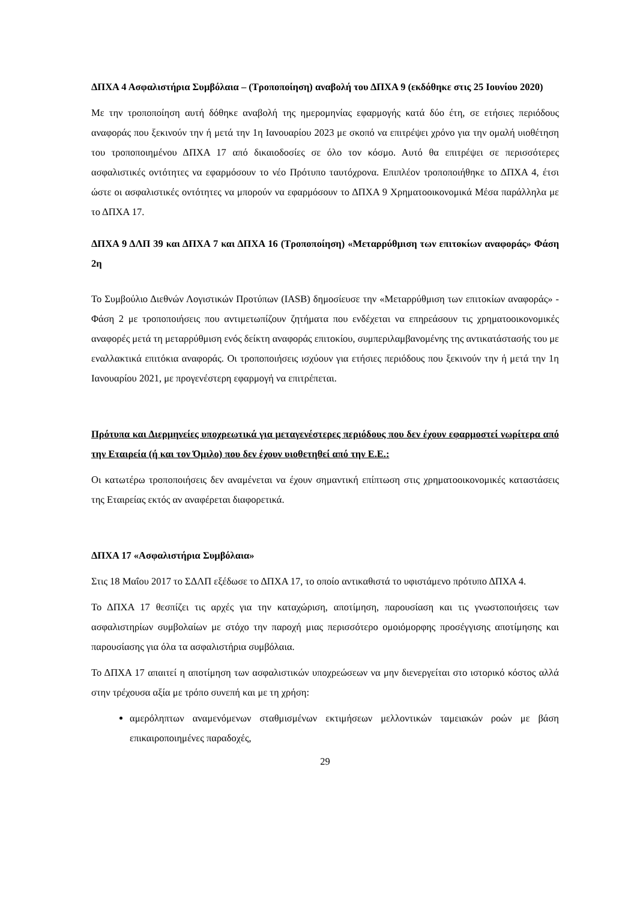ΔΠΧΑ 4 Ασφαλιστήρια Συμβόλαια – (Τροποποίηση) αναβολή του ΔΠΧΑ 9 (εκδόθηκε στις 25 Ιουνίου 2020)
Με την τροποποίηση αυτή δόθηκε αναβολή της ημερομηνίας εφαρμογής κατά δύο έτη, σε ετήσιες περιόδους αναφοράς που ξεκινούν την ή μετά την 1η Ιανουαρίου 2023 με σκοπό να επιτρέψει χρόνο για την ομαλή υιοθέτηση του τροποποιημένου ΔΠΧΑ 17 από δικαιοδοσίες σε όλο τον κόσμο. Αυτό θα επιτρέψει σε περισσότερες ασφαλιστικές οντότητες να εφαρμόσουν το νέο Πρότυπο ταυτόχρονα. Επιπλέον τροποποιήθηκε το ΔΠΧΑ 4, έτσι ώστε οι ασφαλιστικές οντότητες να μπορούν να εφαρμόσουν το ΔΠΧΑ 9 Χρηματοοικονομικά Μέσα παράλληλα με το ΔΠΧΑ 17.
ΔΠΧΑ 9 ΔΛΠ 39 και ΔΠΧΑ 7 και ΔΠΧΑ 16 (Τροποποίηση) «Μεταρρύθμιση των επιτοκίων αναφοράς» Φάση 2η
Το Συμβούλιο Διεθνών Λογιστικών Προτύπων (IASB) δημοσίευσε την «Μεταρρύθμιση των επιτοκίων αναφοράς» - Φάση 2 με τροποποιήσεις που αντιμετωπίζουν ζητήματα που ενδέχεται να επηρεάσουν τις χρηματοοικονομικές αναφορές μετά τη μεταρρύθμιση ενός δείκτη αναφοράς επιτοκίου, συμπεριλαμβανομένης της αντικατάστασής του με εναλλακτικά επιτόκια αναφοράς. Οι τροποποιήσεις ισχύουν για ετήσιες περιόδους που ξεκινούν την ή μετά την 1η Ιανουαρίου 2021, με προγενέστερη εφαρμογή να επιτρέπεται.
Πρότυπα και Διερμηνείες υποχρεωτικά για μεταγενέστερες περιόδους που δεν έχουν εφαρμοστεί νωρίτερα από την Εταιρεία (ή και τον Όμιλο) που δεν έχουν υιοθετηθεί από την Ε.Ε.:
Οι κατωτέρω τροποποιήσεις δεν αναμένεται να έχουν σημαντική επίπτωση στις χρηματοοικονομικές καταστάσεις της Εταιρείας εκτός αν αναφέρεται διαφορετικά.
ΔΠΧΑ 17 «Ασφαλιστήρια Συμβόλαια»
Στις 18 Μαΐου 2017 το ΣΔΛΠ εξέδωσε το ΔΠΧΑ 17, το οποίο αντικαθιστά το υφιστάμενο πρότυπο ΔΠΧΑ 4.
Το ΔΠΧΑ 17 θεσπίζει τις αρχές για την καταχώριση, αποτίμηση, παρουσίαση και τις γνωστοποιήσεις των ασφαλιστηρίων συμβολαίων με στόχο την παροχή μιας περισσότερο ομοιόμορφης προσέγγισης αποτίμησης και παρουσίασης για όλα τα ασφαλιστήρια συμβόλαια.
Το ΔΠΧΑ 17 απαιτεί η αποτίμηση των ασφαλιστικών υποχρεώσεων να μην διενεργείται στο ιστορικό κόστος αλλά στην τρέχουσα αξία με τρόπο συνεπή και με τη χρήση:
αμερόληπτων αναμενόμενων σταθμισμένων εκτιμήσεων μελλοντικών ταμειακών ροών με βάση επικαιροποιημένες παραδοχές,
29